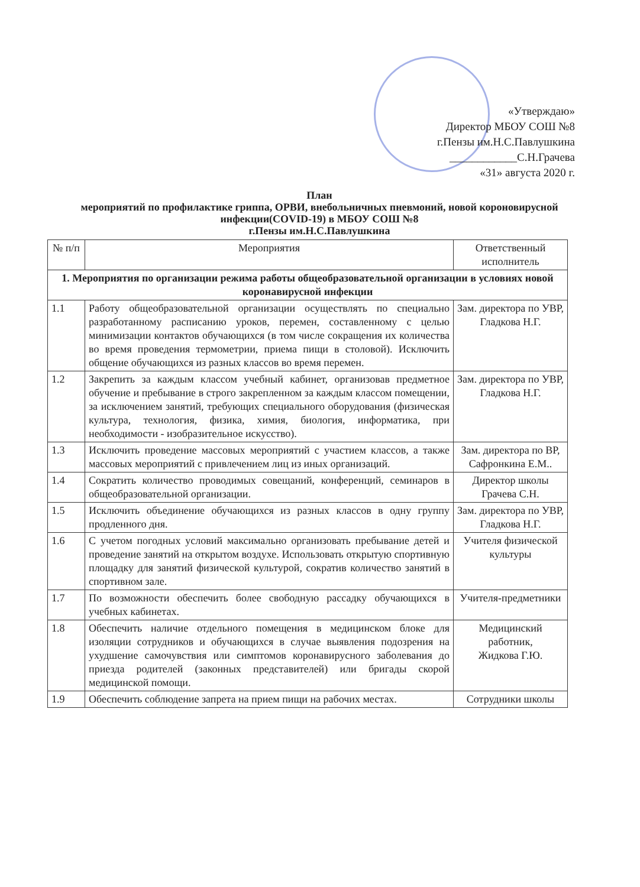«Утверждаю»
Директор МБОУ СОШ №8
г.Пензы им.Н.С.Павлушкина
____________С.Н.Грачева
«31» августа 2020 г.
План
мероприятий по профилактике гриппа, ОРВИ, внебольничных пневмоний, новой короновирусной инфекции(COVID-19) в МБОУ СОШ №8
г.Пензы им.Н.С.Павлушкина
| № п/п | Мероприятия | Ответственный исполнитель |
| --- | --- | --- |
| 1. Мероприятия по организации режима работы общеобразовательной организации в условиях новой коронавирусной инфекции | | |
| 1.1 | Работу общеобразовательной организации осуществлять по специально разработанному расписанию уроков, перемен, составленному с целью минимизации контактов обучающихся (в том числе сокращения их количества во время проведения термометрии, приема пищи в столовой). Исключить общение обучающихся из разных классов во время перемен. | Зам. директора по УВР, Гладкова Н.Г. |
| 1.2 | Закрепить за каждым классом учебный кабинет, организовав предметное обучение и пребывание в строго закрепленном за каждым классом помещении, за исключением занятий, требующих специального оборудования (физическая культура, технология, физика, химия, биология, информатика, при необходимости - изобразительное искусство). | Зам. директора по УВР, Гладкова Н.Г. |
| 1.3 | Исключить проведение массовых мероприятий с участием классов, а также массовых мероприятий с привлечением лиц из иных организаций. | Зам. директора по ВР, Сафронкина Е.М.. |
| 1.4 | Сократить количество проводимых совещаний, конференций, семинаров в общеобразовательной организации. | Директор школы Грачева С.Н. |
| 1.5 | Исключить объединение обучающихся из разных классов в одну группу продленного дня. | Зам. директора по УВР, Гладкова Н.Г. |
| 1.6 | С учетом погодных условий максимально организовать пребывание детей и проведение занятий на открытом воздухе. Использовать открытую спортивную площадку для занятий физической культурой, сократив количество занятий в спортивном зале. | Учителя физической культуры |
| 1.7 | По возможности обеспечить более свободную рассадку обучающихся в учебных кабинетах. | Учителя-предметники |
| 1.8 | Обеспечить наличие отдельного помещения в медицинском блоке для изоляции сотрудников и обучающихся в случае выявления подозрения на ухудшение самочувствия или симптомов коронавирусного заболевания до приезда родителей (законных представителей) или бригады скорой медицинской помощи. | Медицинский работник, Жидкова Г.Ю. |
| 1.9 | Обеспечить соблюдение запрета на прием пищи на рабочих местах. | Сотрудники школы |